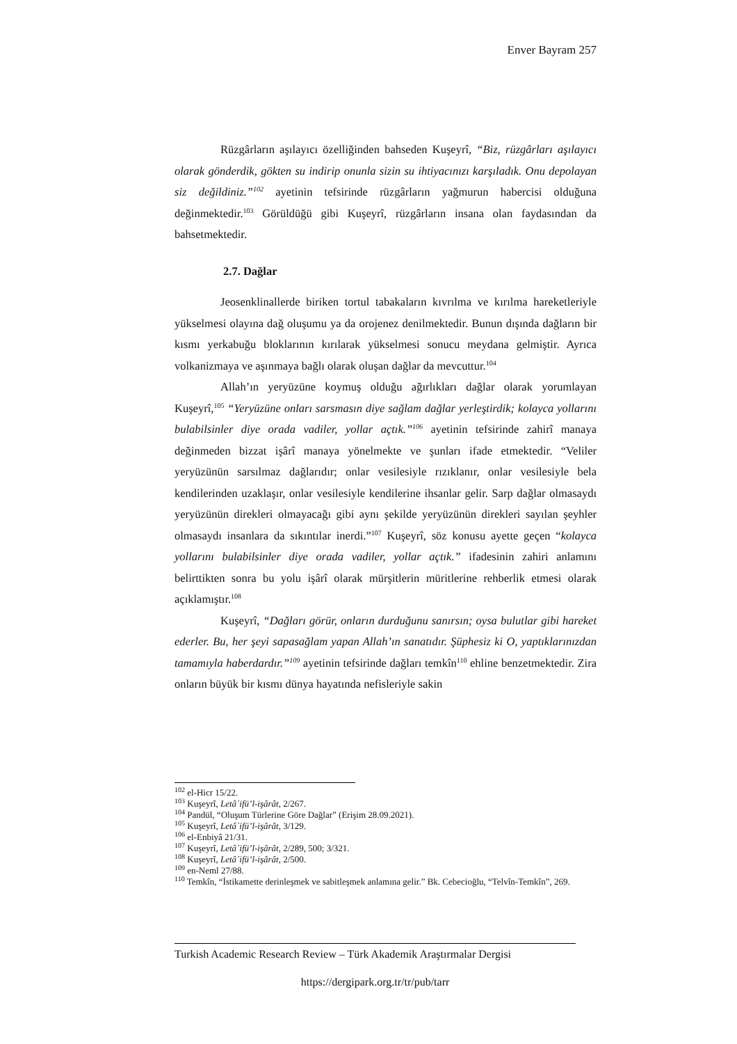Enver Bayram 257
Rüzgârların aşılayıcı özelliğinden bahseden Kuşeyrî, “Biz, rüzgârları aşılayıcı olarak gönderdik, gökten su indirip onunla sizin su ihtiyacınızı karşıladık. Onu depolayan siz değildiniz.”<sup>102</sup> ayetinin tefsirinde rüzgârların yağmurun habercisi olduğuna değinmektedir.<sup>103</sup> Görüldüğü gibi Kuşeyrî, rüzgârların insana olan faydasından da bahsetmektedir.
2.7. Dağlar
Jeosenklinallerde biriken tortul tabakaların kıvrılma ve kırılma hareketleriyle yükselmesi olayına dağ oluşumu ya da orojenez denilmektedir. Bunun dışında dağların bir kısmı yerkabuğu bloklarının kırılarak yükselmesi sonucu meydana gelmiştir. Ayrıca volkanizmaya ve aşınmaya bağlı olarak oluşan dağlar da mevcuttur.<sup>104</sup>
Allah’ın yeryüzüne koymuş olduğu ağırlıkları dağlar olarak yorumlayan Kuşeyrî,<sup>105</sup> “Yeryüzüne onları sarsmasın diye sağlam dağlar yerleştirdik; kolayca yollarını bulabilsinler diye orada vadiler, yollar açtık.”<sup>106</sup> ayetinin tefsirinde zahirî manaya değinmeden bizzat işârî manaya yönelmekte ve şunları ifade etmektedir. “Veliler yeryüzünün sarsılmaz dağlarıdır; onlar vesilesiyle rızıklanır, onlar vesilesiyle bela kendilerinden uzaklaşır, onlar vesilesiyle kendilerine ihsanlar gelir. Sarp dağlar olmasaydı yeryüzünün direkleri olmayacağı gibi aynı şekilde yeryüzünün direkleri sayılan şeyhler olmasaydı insanlara da sıkıntılar inerdi.”<sup>107</sup> Kuşeyrî, söz konusu ayette geçen “kolayca yollarını bulabilsinler diye orada vadiler, yollar açtık.” ifadesinin zahiri anlamını belirttikten sonra bu yolu işârî olarak mürşitlerin müritlerine rehberlik etmesi olarak açıklamıştır.<sup>108</sup>
Kuşeyrî, “Dağları görür, onların durduğunu sanırsın; oysa bulutlar gibi hareket ederler. Bu, her şeyi sapasağlam yapan Allah’ın sanatıdır. Şüphesiz ki O, yaptıklarınızdan tamamıyla haberdardır.”<sup>109</sup> ayetinin tefsirinde dağları temkîn<sup>110</sup> ehline benzetmektedir. Zira onların büyük bir kısmı dünya hayatında nefisleriyle sakin
<sup>102</sup> el-Hicr 15/22.
<sup>103</sup> Kuşeyrî, Letâ᾽ifü’l-işârât, 2/267.
<sup>104</sup> Pandül, “Oluşum Türlerine Göre Dağlar” (Erişim 28.09.2021).
<sup>105</sup> Kuşeyrî, Letâ᾽ifü’l-işârât, 3/129.
<sup>106</sup> el-Enbiyâ 21/31.
<sup>107</sup> Kuşeyrî, Letâ᾽ifü’l-işârât, 2/289, 500; 3/321.
<sup>108</sup> Kuşeyrî, Letâ᾽ifü’l-işârât, 2/500.
<sup>109</sup> en-Neml 27/88.
<sup>110</sup> Temkîn, “İstikamette derinleşmek ve sabitleşmek anlamına gelir.” Bk. Cebecioğlu, “Telvîn-Temkîn”, 269.
Turkish Academic Research Review – Türk Akademik Araştırmalar Dergisi
https://dergipark.org.tr/tr/pub/tarr